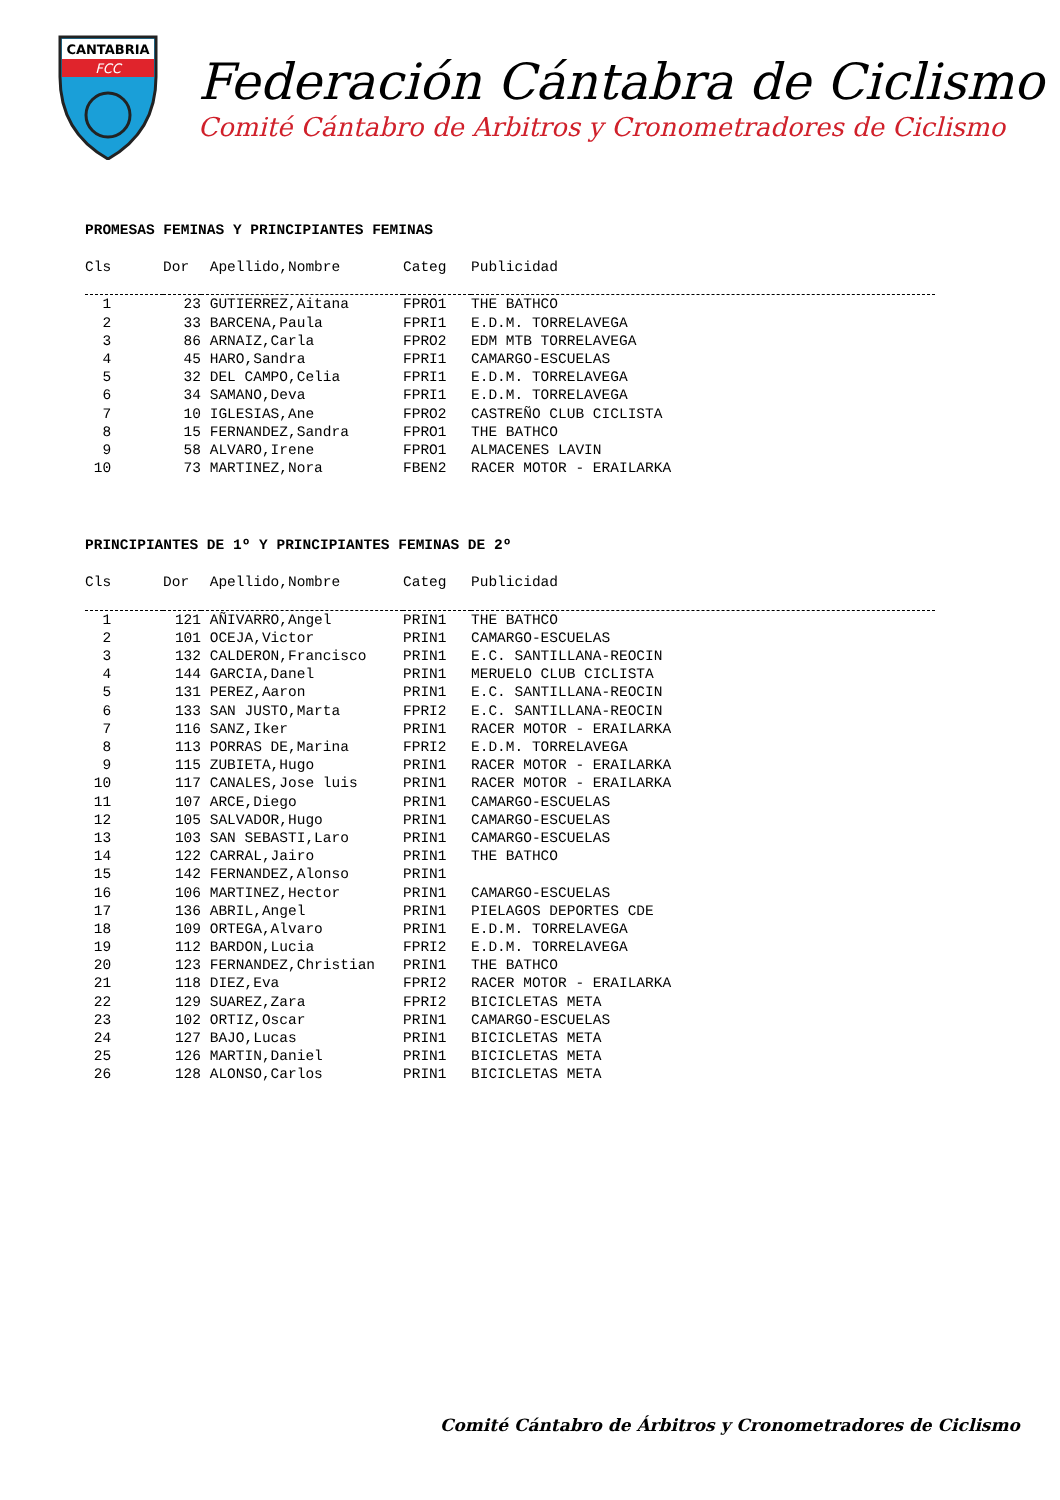CANTABRIA
FCC
Federación Cántabra de Ciclismo
Comité Cántabro de Arbitros y Cronometradores de Ciclismo
PROMESAS FEMINAS Y PRINCIPIANTES FEMINAS
| Cls | Dor | Apellido,Nombre | Categ | Publicidad |
| --- | --- | --- | --- | --- |
| 1 | 23 | GUTIERREZ,Aitana | FPRO1 | THE BATHCO |
| 2 | 33 | BARCENA,Paula | FPRI1 | E.D.M. TORRELAVEGA |
| 3 | 86 | ARNAIZ,Carla | FPRO2 | EDM MTB TORRELAVEGA |
| 4 | 45 | HARO,Sandra | FPRI1 | CAMARGO-ESCUELAS |
| 5 | 32 | DEL CAMPO,Celia | FPRI1 | E.D.M. TORRELAVEGA |
| 6 | 34 | SAMANO,Deva | FPRI1 | E.D.M. TORRELAVEGA |
| 7 | 10 | IGLESIAS,Ane | FPRO2 | CASTREÑO CLUB CICLISTA |
| 8 | 15 | FERNANDEZ,Sandra | FPRO1 | THE BATHCO |
| 9 | 58 | ALVARO,Irene | FPRO1 | ALMACENES LAVIN |
| 10 | 73 | MARTINEZ,Nora | FBEN2 | RACER MOTOR - ERAILARKA |
PRINCIPIANTES DE 1º Y PRINCIPIANTES FEMINAS DE 2º
| Cls | Dor | Apellido,Nombre | Categ | Publicidad |
| --- | --- | --- | --- | --- |
| 1 | 121 | AÑIVARRO,Angel | PRIN1 | THE BATHCO |
| 2 | 101 | OCEJA,Victor | PRIN1 | CAMARGO-ESCUELAS |
| 3 | 132 | CALDERON,Francisco | PRIN1 | E.C. SANTILLANA-REOCIN |
| 4 | 144 | GARCIA,Danel | PRIN1 | MERUELO CLUB CICLISTA |
| 5 | 131 | PEREZ,Aaron | PRIN1 | E.C. SANTILLANA-REOCIN |
| 6 | 133 | SAN JUSTO,Marta | FPRI2 | E.C. SANTILLANA-REOCIN |
| 7 | 116 | SANZ,Iker | PRIN1 | RACER MOTOR - ERAILARKA |
| 8 | 113 | PORRAS DE,Marina | FPRI2 | E.D.M. TORRELAVEGA |
| 9 | 115 | ZUBIETA,Hugo | PRIN1 | RACER MOTOR - ERAILARKA |
| 10 | 117 | CANALES,Jose luis | PRIN1 | RACER MOTOR - ERAILARKA |
| 11 | 107 | ARCE,Diego | PRIN1 | CAMARGO-ESCUELAS |
| 12 | 105 | SALVADOR,Hugo | PRIN1 | CAMARGO-ESCUELAS |
| 13 | 103 | SAN SEBASTI,Laro | PRIN1 | CAMARGO-ESCUELAS |
| 14 | 122 | CARRAL,Jairo | PRIN1 | THE BATHCO |
| 15 | 142 | FERNANDEZ,Alonso | PRIN1 | |
| 16 | 106 | MARTINEZ,Hector | PRIN1 | CAMARGO-ESCUELAS |
| 17 | 136 | ABRIL,Angel | PRIN1 | PIELAGOS DEPORTES CDE |
| 18 | 109 | ORTEGA,Alvaro | PRIN1 | E.D.M. TORRELAVEGA |
| 19 | 112 | BARDON,Lucia | FPRI2 | E.D.M. TORRELAVEGA |
| 20 | 123 | FERNANDEZ,Christian | PRIN1 | THE BATHCO |
| 21 | 118 | DIEZ,Eva | FPRI2 | RACER MOTOR - ERAILARKA |
| 22 | 129 | SUAREZ,Zara | FPRI2 | BICICLETAS META |
| 23 | 102 | ORTIZ,Oscar | PRIN1 | CAMARGO-ESCUELAS |
| 24 | 127 | BAJO,Lucas | PRIN1 | BICICLETAS META |
| 25 | 126 | MARTIN,Daniel | PRIN1 | BICICLETAS META |
| 26 | 128 | ALONSO,Carlos | PRIN1 | BICICLETAS META |
Comité Cántabro de Árbitros y Cronometradores de Ciclismo